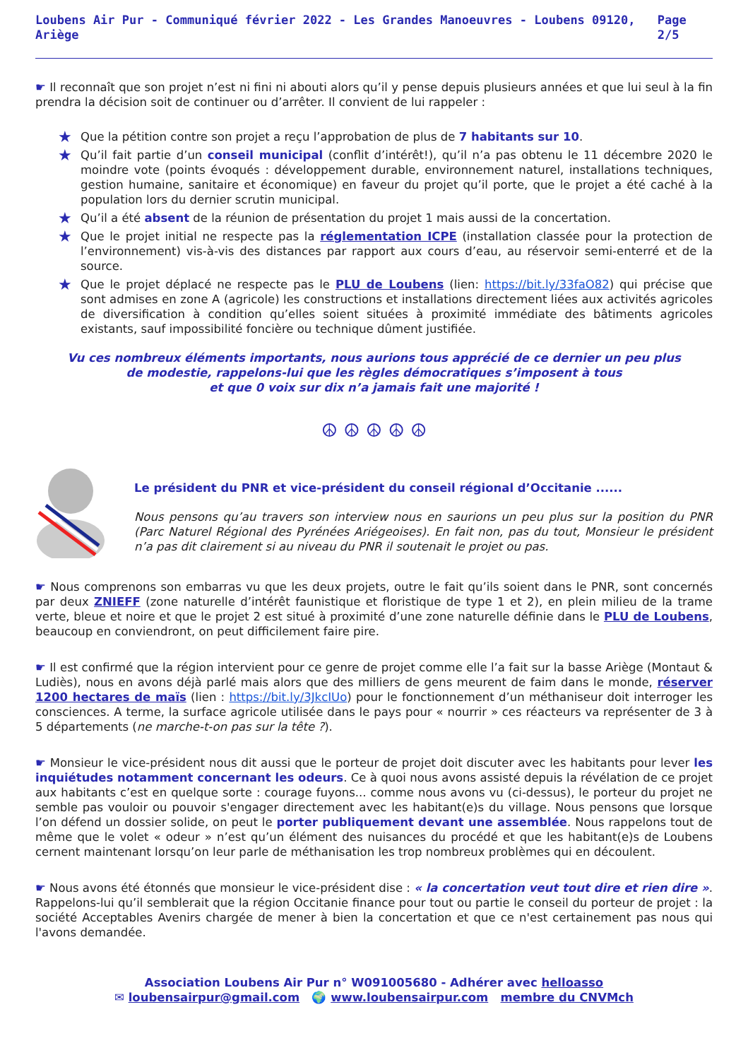Loubens Air Pur - Communiqué février 2022 - Les Grandes Manoeuvres - Loubens 09120, Ariège Page 2/5
☛ Il reconnaît que son projet n’est ni fini ni abouti alors qu’il y pense depuis plusieurs années et que lui seul à la fin prendra la décision soit de continuer ou d’arrêter. Il convient de lui rappeler :
★ Que la pétition contre son projet a reçu l’approbation de plus de 7 habitants sur 10.
★ Qu’il fait partie d’un conseil municipal (conflit d’intérêt!), qu’il n’a pas obtenu le 11 décembre 2020 le moindre vote (points évoqués : développement durable, environnement naturel, installations techniques, gestion humaine, sanitaire et économique) en faveur du projet qu’il porte, que le projet a été caché à la population lors du dernier scrutin municipal.
★ Qu’il a été absent de la réunion de présentation du projet 1 mais aussi de la concertation.
★ Que le projet initial ne respecte pas la réglementation ICPE (installation classée pour la protection de l’environnement) vis-à-vis des distances par rapport aux cours d’eau, au réservoir semi-enterré et de la source.
★ Que le projet déplacé ne respecte pas le PLU de Loubens (lien: https://bit.ly/33faO82) qui précise que sont admises en zone A (agricole) les constructions et installations directement liées aux activités agricoles de diversification à condition qu’elles soient situées à proximité immédiate des bâtiments agricoles existants, sauf impossibilité foncière ou technique dûment justifiée.
Vu ces nombreux éléments importants, nous aurions tous apprécié de ce dernier un peu plus
de modestie, rappelons-lui que les règles démocratiques s’imposent à tous
et que 0 voix sur dix n’a jamais fait une majorité !
☮ ☮ ☮ ☮ ☮
Le président du PNR et vice-président du conseil régional d’Occitanie ......
Nous pensons qu’au travers son interview nous en saurions un peu plus sur la position du PNR (Parc Naturel Régional des Pyrénées Ariégeoises). En fait non, pas du tout, Monsieur le président n’a pas dit clairement si au niveau du PNR il soutenait le projet ou pas.
☛ Nous comprenons son embarras vu que les deux projets, outre le fait qu’ils soient dans le PNR, sont concernés par deux ZNIEFF (zone naturelle d’intérêt faunistique et floristique de type 1 et 2), en plein milieu de la trame verte, bleue et noire et que le projet 2 est situé à proximité d’une zone naturelle définie dans le PLU de Loubens, beaucoup en conviendront, on peut difficilement faire pire.
☛ Il est confirmé que la région intervient pour ce genre de projet comme elle l’a fait sur la basse Ariège (Montaut & Ludiès), nous en avons déjà parlé mais alors que des milliers de gens meurent de faim dans le monde, réserver 1200 hectares de maïs (lien : https://bit.ly/3JkcIUo) pour le fonctionnement d’un méthaniseur doit interroger les consciences. A terme, la surface agricole utilisée dans le pays pour « nourrir » ces réacteurs va représenter de 3 à 5 départements (ne marche-t-on pas sur la tête ?).
☛ Monsieur le vice-président nous dit aussi que le porteur de projet doit discuter avec les habitants pour lever les inquiétudes notamment concernant les odeurs. Ce à quoi nous avons assisté depuis la révélation de ce projet aux habitants c’est en quelque sorte : courage fuyons... comme nous avons vu (ci-dessus), le porteur du projet ne semble pas vouloir ou pouvoir s'engager directement avec les habitant(e)s du village. Nous pensons que lorsque l’on défend un dossier solide, on peut le porter publiquement devant une assemblée. Nous rappelons tout de même que le volet « odeur » n’est qu’un élément des nuisances du procédé et que les habitant(e)s de Loubens cernent maintenant lorsqu’on leur parle de méthanisation les trop nombreux problèmes qui en découlent.
☛ Nous avons été étonnés que monsieur le vice-président dise : « la concertation veut tout dire et rien dire ». Rappelons-lui qu’il semblerait que la région Occitanie finance pour tout ou partie le conseil du porteur de projet : la société Acceptables Avenirs chargée de mener à bien la concertation et que ce n'est certainement pas nous qui l'avons demandée.
Association Loubens Air Pur n° W091005680 - Adhérer avec helloasso
✉ loubensairpur@gmail.com 🌍 www.loubensairpur.com membre du CNVMch